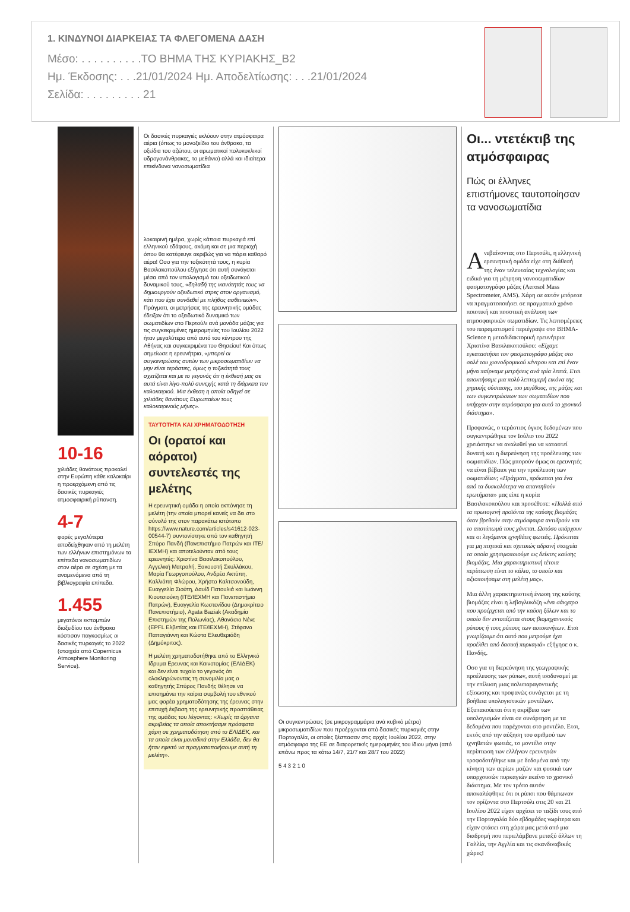1. ΚΙΝΔΥΝΟΙ ΔΙΑΡΚΕΙΑΣ ΤΑ ΦΛΕΓΟΜΕΝΑ ΔΑΣΗ
Μέσο: . . . . . . . . . .ΤΟ ΒΗΜΑ ΤΗΣ ΚΥΡΙΑΚΗΣ_B2
Ημ. Έκδοσης: . . .21/01/2024 Ημ. Αποδελτίωσης: . . .21/01/2024
Σελίδα: . . . . . . . . . 21
10-16
χιλιάδες θανάτους προκαλεί στην Ευρώπη κάθε καλοκαίρι η προερχόμενη από τις δασικές πυρκαγιές ατμοσφαιρική ρύπανση.
4-7
φορές μεγαλύτερα αποδείχθηκαν από τη μελέτη των ελλήνων επιστημόνων τα επίπεδα νανοσωματιδίων στον αέρα σε σχέση με τα αναμενόμενα από τη βιβλιογραφία επίπεδα.
1.455
μεγατόνοι εκπομπών διοξειδίου του άνθρακα κόστισαν παγκοσμίως οι δασικές πυρκαγιές το 2022 (στοιχεία από Copernicus Atmosphere Monitoring Service).
Οι δασικές πυρκαγιές εκλύουν στην ατμόσφαιρα αέρια (όπως το μονοξείδιο του άνθρακα, τα οξείδια του αζώτου, οι αρωματικοί πολυκυκλικοί υδρογονάνθρακες, το μεθάνιο) αλλά και ιδιαίτερα επικίνδυνα νανοσωματίδια
λοκαιρινή ημέρα, χωρίς κάποια πυρκαγιά επί ελληνικού εδάφους, ακόμη και σε μια περιοχή όπου θα κατέφευγε ακριβώς για να πάρει καθαρό αέρα! Οσο για την τοξικότητά τους, η κυρία Βασιλακοπούλου εξήγησε ότι αυτή συνάγεται μέσα από τον υπολογισμό του οξειδωτικού δυναμικού τους, «δηλαδή της ικανότητάς τους να δημιουργούν οξειδωτικό στρες στον οργανισμό, κάτι που έχει συνδεθεί με πλήθος ασθενειών». Πράγματι, οι μετρήσεις της ερευνητικής ομάδας έδειξαν ότι το οξειδωτικό δυναμικό των σωματιδίων στο Περτούλι ανά μονάδα μάζας για τις συγκεκριμένες ημερομηνίες του Ιουλίου 2022 ήταν μεγαλύτερο από αυτό του κέντρου της Αθήνας και συγκεκριμένα του Θησείου! Και όπως σημείωσε η ερευνήτρια, «μπορεί οι συγκεντρώσεις αυτών των μικροσωματιδίων να μην είναι τεράστιες, όμως η τοξικότητά τους σχετίζεται και με το γεγονός ότι η έκθεσή μας σε αυτά είναι λίγο-πολύ συνεχής κατά τη διάρκεια του καλοκαιριού. Μια έκθεση η οποία οδηγεί σε χιλιάδες θανάτους Ευρωπαίων τους καλοκαιρινούς μήνες».
ΤΑΥΤΟΤΗΤΑ ΚΑΙ ΧΡΗΜΑΤΟΔΟΤΗΣΗ
Οι (ορατοί και αόρατοι) συντελεστές της μελέτης
Η ερευνητική ομάδα η οποία εκπόνησε τη μελέτη (την οποία μπορεί κανείς να δει στο σύνολό της στον παρακάτω ιστότοπο https://www.nature.com/articles/s41612-023-00544-7) συντονίστηκε από τον καθηγητή Σπύρο Πανδή (Πανεπιστήμιο Πατρών και ΙΤΕ/ΙΕΧΜΗ) και αποτελούνταν από τους ερευνητές: Χριστίνα Βασιλακοπούλου, Αγγελική Ματραλή, Ξακουστή Σκυλλάκου, Μαρία Γεωργοπούλου, Ανδρέα Ακτύπη, Καλλιόπη Φλώρου, Χρήστο Καλτσονούδη, Ευαγγελία Σιούτη, Δαυίδ Πατουλιά και Ιωάννη Κιουτσιούκη (ΙΤΕ/ΙΕΧΜΗ και Πανεπιστήμιο Πατρών), Ευαγγελία Κωστενίδου (Δημοκρίτειο Πανεπιστήμιο), Agata Βaziak (Ακαδημία Επιστημών της Πολωνίας), Αθανάσιο Νένε (EPFL Ελβετίας και ΙΤΕ/ΙΕΧΜΗ), Στέφανο Παπαγιάννη και Κώστα Ελευθεριάδη (Δημόκριτος).
Η μελέτη χρηματοδοτήθηκε από το Ελληνικό Ιδρυμα Ερευνας και Καινοτομίας (ΕΛΙΔΕΚ) και δεν είναι τυχαίο το γεγονός ότι ολοκληρώνοντας τη συνομιλία μας ο καθηγητής Σπύρος Πανδής θέλησε να επισημάνει την καίρια συμβολή του εθνικού μας φορέα χρηματοδότησης της έρευνας στην επιτυχή έκβαση της ερευνητικής προσπάθειας της ομάδας του λέγοντας: «Χωρίς τα όργανα ακριβείας τα οποία αποκτήσαμε πρόσφατα χάρη σε χρηματοδότηση από το ΕΛΙΔΕΚ, και τα οποία είναι μοναδικά στην Ελλάδα, δεν θα ήταν εφικτό να πραγματοποιήσουμε αυτή τη μελέτη».
Οι συγκεντρώσεις (σε μικρογραμμάρια ανά κυβικό μέτρο) μικροσωματιδίων που προέρχονται από δασικές πυρκαγιές στην Πορτογαλία, οι οποίες ξέσπασαν στις αρχές Ιουλίου 2022, στην ατμόσφαιρα της ΕΕ σε διαφορετικές ημερομηνίες του ίδιου μήνα (από επάνω προς τα κάτω 14/7, 21/7 και 28/7 του 2022)
5 4 3 2 1 0
Οι... ντετέκτιβ της ατμόσφαιρας
Πώς οι έλληνες επιστήμονες ταυτοποίησαν τα νανοσωματίδια
Ανεβαίνοντας στο Περτούλι, η ελληνική ερευνητική ομάδα είχε στη διάθεσή της έναν τελευταίας τεχνολογίας και ειδικό για τη μέτρηση νανοσωματιδίων φασματογράφο μάζας (Aerosol Mass Spectrometer, AMS). Χάρη σε αυτόν μπόρεσε να πραγματοποιήσει σε πραγματικό χρόνο ποιοτική και ποσοτική ανάλυση των ατμοσφαιρικών σωματιδίων. Τις λεπτομέρειες του πειραματισμού περιέγραψε στο ΒΗΜΑ-Science η μεταδιδακτορική ερευνήτρια Χριστίνα Βασιλακοπούλου: «Είχαμε εγκαταστήσει τον φασματογράφο μάζας στο σαλέ του χιονοδρομικού κέντρου και επί έναν μήνα παίρναμε μετρήσεις ανά τρία λεπτά. Ετσι αποκτήσαμε μια πολύ λεπτομερή εικόνα της χημικής σύστασης, του μεγέθους, της μάζας και των συγκεντρώσεων των σωματιδίων που υπήρχαν στην ατμόσφαιρα για αυτό το χρονικό διάστημα».
Προφανώς, ο τεράστιος όγκος δεδομένων που συγκεντρώθηκε τον Ιούλιο του 2022 χρειάστηκε να αναλυθεί για να καταστεί δυνατή και η διερεύνηση της προέλευσης των σωματιδίων. Πώς μπορούν όμως οι ερευνητές να είναι βέβαιοι για την προέλευση των σωματιδίων; «Πράγματι, πρόκειται για ένα από τα δυσκολότερα να απαντηθούν ερωτήματα» μας είπε η κυρία Βασιλακοπούλου και προσέθεσε: «Πολλά από τα πρωτογενή προϊόντα της καύσης βιομάζας όταν βρεθούν στην ατμόσφαιρα αντιδρούν και το αποτύπωμά τους χάνεται. Ωστόσο υπάρχουν και οι λεγόμενοι ιχνηθέτες φωτιάς. Πρόκειται για μη πτητικά και σχετικώς αδρανή στοιχεία τα οποία χρησιμοποιούμε ως δείκτες καύσης βιομάζας. Μια χαρακτηριστική τέτοια περίπτωση είναι το κάλιο, το οποίο και αξιοποιήσαμε στη μελέτη μας».
Μια άλλη χαρακτηριστική ένωση της καύσης βιομάζας είναι η λεβογλυκόζη «ένα σάκχαρο που προέρχεται από την καύση ξύλων και το οποίο δεν εντοπίζεται στους βιομηχανικούς ρύπους ή τους ρύπους των αυτοκινήτων. Ετσι γνωρίζουμε ότι αυτό που μετρούμε έχει προέλθει από δασική πυρκαγιά» εξήγησε ο κ. Πανδής.
Οσο για τη διερεύνηση της γεωγραφικής προέλευσης των ρύπων, αυτή ισοδυναμεί με την επίλυση μιας πολυπαραγοντικής εξίσωσης και προφανώς συνάγεται με τη βοήθεια υπολογιστικών μοντέλων. Εξυπακούεται ότι η ακρίβεια των υπολογισμών είναι σε συνάρτηση με τα δεδομένα που παρέχονται στο μοντέλο. Ετσι, εκτός από την αύξηση του αριθμού των ιχνηθετών φωτιάς, το μοντέλο στην περίπτωση των ελλήνων ερευνητών τροφοδοτήθηκε και με δεδομένα από την κίνηση των αερίων μαζών και φυσικά των υπαρχουσών πυρκαγιών εκείνο το χρονικό διάστημα. Με τον τρόπο αυτόν αποκαλύφθηκε ότι οι ρύποι που θάμπωναν τον ορίζοντα στο Περτούλι στις 20 και 21 Ιουλίου 2022 είχαν αρχίσει το ταξίδι τους από την Πορτογαλία δύο εβδομάδες νωρίτερα και είχαν φτάσει στη χώρα μας μετά από μια διαδρομή που περιελάμβανε μεταξύ άλλων τη Γαλλία, την Αγγλία και τις σκανδιναβικές χώρες!